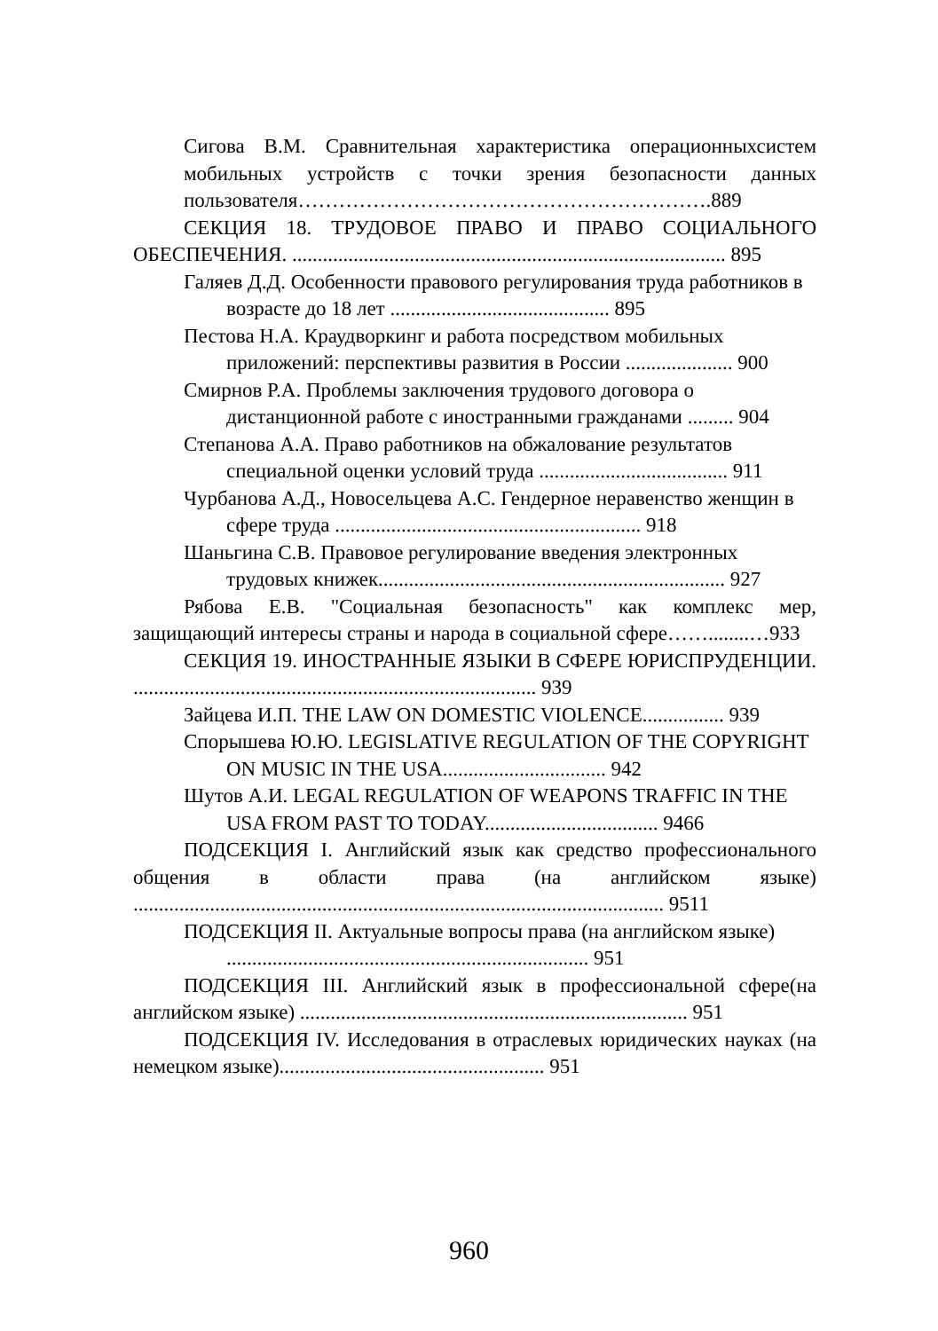Сигова В.М. Сравнительная характеристика операционныхсистем мобильных устройств с точки зрения безопасности данных пользователя…………………………………………………….889
СЕКЦИЯ 18. ТРУДОВОЕ ПРАВО И ПРАВО СОЦИАЛЬНОГО ОБЕСПЕЧЕНИЯ. ..................................................................................... 895
Галяев Д.Д. Особенности правового регулирования труда работников в возрасте до 18 лет ........................................... 895
Пестова Н.А. Краудворкинг и работа посредством мобильных приложений: перспективы развития в России ..................... 900
Смирнов Р.А. Проблемы заключения трудового договора о дистанционной работе с иностранными гражданами ......... 904
Степанова А.А. Право работников на обжалование результатов специальной оценки условий труда ..................................... 911
Чурбанова А.Д., Новосельцева А.С. Гендерное неравенство женщин в сфере труда ............................................................ 918
Шаньгина С.В. Правовое регулирование введения электронных трудовых книжек.................................................................... 927
Рябова Е.В. "Социальная безопасность" как комплекс мер, защищающий интересы страны и народа в социальной сфере……........…933
СЕКЦИЯ 19. ИНОСТРАННЫЕ ЯЗЫКИ В СФЕРЕ ЮРИСПРУДЕНЦИИ. ............................................................................... 939
Зайцева И.П. THE LAW ON DOMESTIC VIOLENCE................ 939
Спорышева Ю.Ю. LEGISLATIVE REGULATION OF THE COPYRIGHT ON MUSIC IN THE USA................................ 942
Шутов А.И. LEGAL REGULATION OF WEAPONS TRAFFIC IN THE USA FROM PAST TO TODAY.................................. 9466
ПОДСЕКЦИЯ I. Английский язык как средство профессионального общения в области права (на английском языке) ........................................................................................................ 9511
ПОДСЕКЦИЯ II. Актуальные вопросы права (на английском языке) ....................................................................... 951
ПОДСЕКЦИЯ III. Английский язык в профессиональной сфере(на английском языке) ............................................................................ 951
ПОДСЕКЦИЯ IV. Исследования в отраслевых юридических науках (на немецком языке).................................................... 951
960